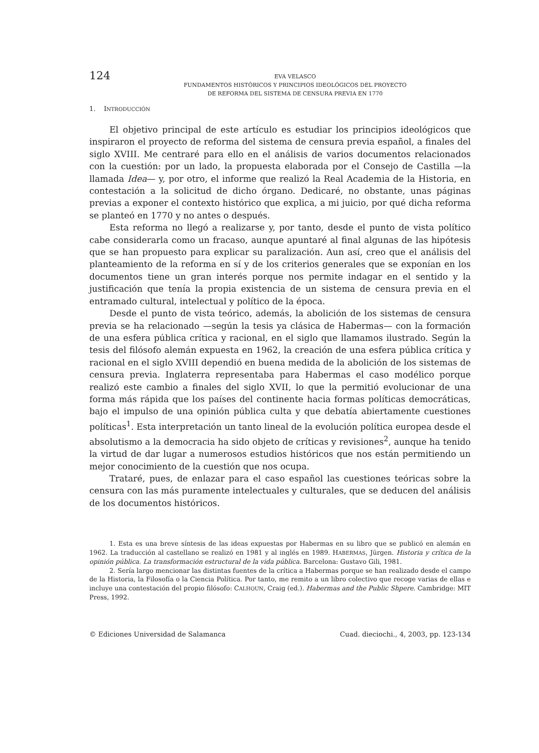124
EVA VELASCO
FUNDAMENTOS HISTÓRICOS Y PRINCIPIOS IDEOLÓGICOS DEL PROYECTO
DE REFORMA DEL SISTEMA DE CENSURA PREVIA EN 1770
1. INTRODUCCIÓN
El objetivo principal de este artículo es estudiar los principios ideológicos que inspiraron el proyecto de reforma del sistema de censura previa español, a finales del siglo XVIII. Me centraré para ello en el análisis de varios documentos relacionados con la cuestión: por un lado, la propuesta elaborada por el Consejo de Castilla —la llamada Idea— y, por otro, el informe que realizó la Real Academia de la Historia, en contestación a la solicitud de dicho órgano. Dedicaré, no obstante, unas páginas previas a exponer el contexto histórico que explica, a mi juicio, por qué dicha reforma se planteó en 1770 y no antes o después.
Esta reforma no llegó a realizarse y, por tanto, desde el punto de vista político cabe considerarla como un fracaso, aunque apuntaré al final algunas de las hipótesis que se han propuesto para explicar su paralización. Aun así, creo que el análisis del planteamiento de la reforma en sí y de los criterios generales que se exponían en los documentos tiene un gran interés porque nos permite indagar en el sentido y la justificación que tenía la propia existencia de un sistema de censura previa en el entramado cultural, intelectual y político de la época.
Desde el punto de vista teórico, además, la abolición de los sistemas de censura previa se ha relacionado —según la tesis ya clásica de Habermas— con la formación de una esfera pública crítica y racional, en el siglo que llamamos ilustrado. Según la tesis del filósofo alemán expuesta en 1962, la creación de una esfera pública crítica y racional en el siglo XVIII dependió en buena medida de la abolición de los sistemas de censura previa. Inglaterra representaba para Habermas el caso modélico porque realizó este cambio a finales del siglo XVII, lo que la permitió evolucionar de una forma más rápida que los países del continente hacia formas políticas democráticas, bajo el impulso de una opinión pública culta y que debatía abiertamente cuestiones políticas<sup>1</sup>. Esta interpretación un tanto lineal de la evolución política europea desde el absolutismo a la democracia ha sido objeto de críticas y revisiones<sup>2</sup>, aunque ha tenido la virtud de dar lugar a numerosos estudios históricos que nos están permitiendo un mejor conocimiento de la cuestión que nos ocupa.
Trataré, pues, de enlazar para el caso español las cuestiones teóricas sobre la censura con las más puramente intelectuales y culturales, que se deducen del análisis de los documentos históricos.
1. Esta es una breve síntesis de las ideas expuestas por Habermas en su libro que se publicó en alemán en 1962. La traducción al castellano se realizó en 1981 y al inglés en 1989. HABERMAS, Jürgen. Historia y crítica de la opinión pública. La transformación estructural de la vida pública. Barcelona: Gustavo Gili, 1981.
2. Sería largo mencionar las distintas fuentes de la crítica a Habermas porque se han realizado desde el campo de la Historia, la Filosofía o la Ciencia Política. Por tanto, me remito a un libro colectivo que recoge varias de ellas e incluye una contestación del propio filósofo: CALHOUN, Craig (ed.). Habermas and the Public Shpere. Cambridge: MIT Press, 1992.
© Ediciones Universidad de Salamanca Cuad. dieciochi., 4, 2003, pp. 123-134